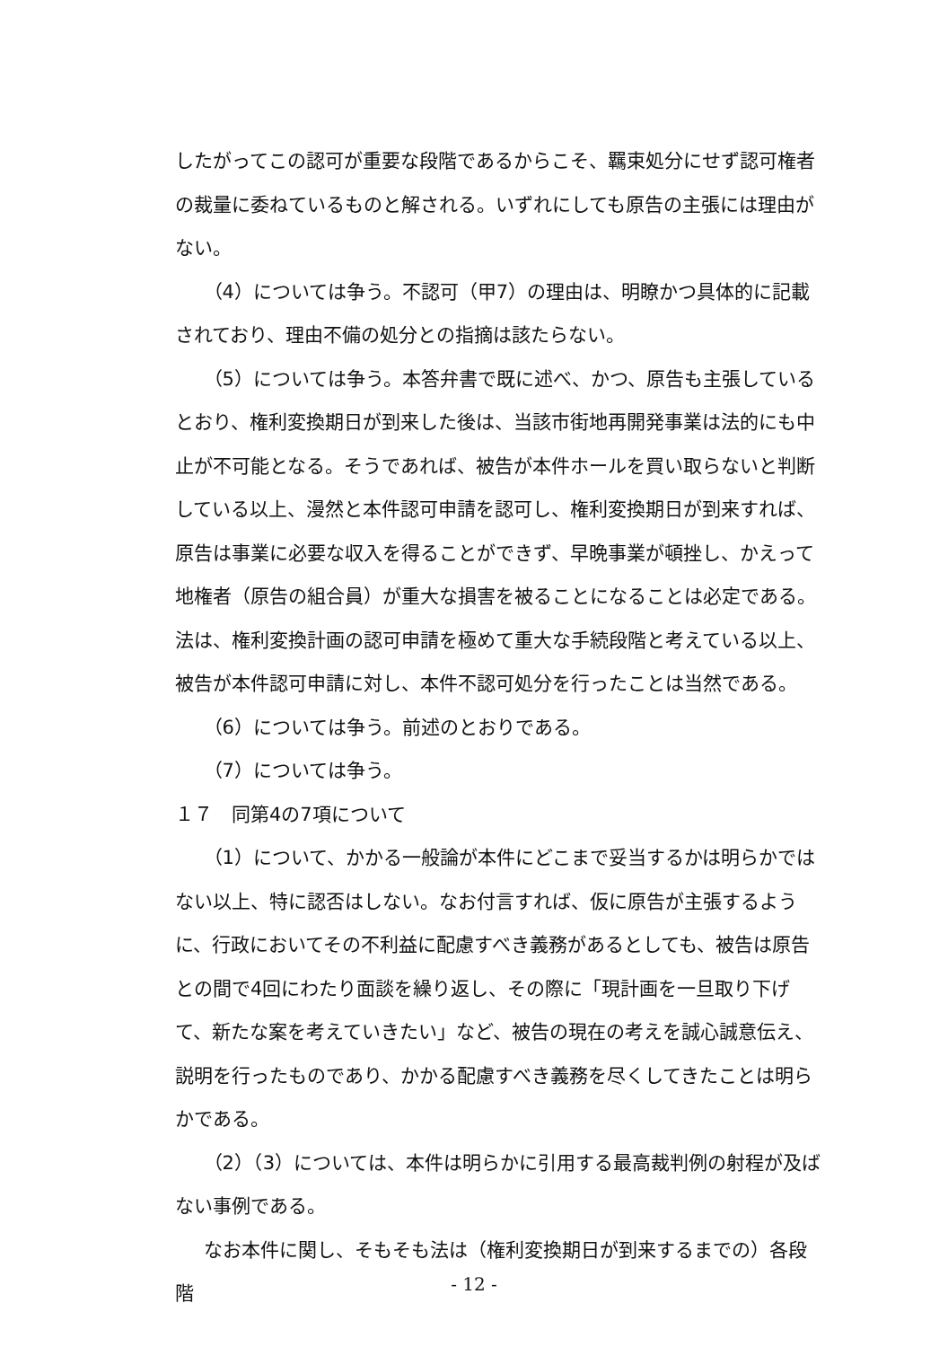したがってこの認可が重要な段階であるからこそ、羈束処分にせず認可権者の裁量に委ねているものと解される。いずれにしても原告の主張には理由がない。
（4）については争う。不認可（甲7）の理由は、明瞭かつ具体的に記載されており、理由不備の処分との指摘は該たらない。
（5）については争う。本答弁書で既に述べ、かつ、原告も主張しているとおり、権利変換期日が到来した後は、当該市街地再開発事業は法的にも中止が不可能となる。そうであれば、被告が本件ホールを買い取らないと判断している以上、漫然と本件認可申請を認可し、権利変換期日が到来すれば、原告は事業に必要な収入を得ることができず、早晩事業が頓挫し、かえって地権者（原告の組合員）が重大な損害を被ることになることは必定である。法は、権利変換計画の認可申請を極めて重大な手続段階と考えている以上、被告が本件認可申請に対し、本件不認可処分を行ったことは当然である。
（6）については争う。前述のとおりである。
（7）については争う。
１７　同第4の7項について
（1）について、かかる一般論が本件にどこまで妥当するかは明らかではない以上、特に認否はしない。なお付言すれば、仮に原告が主張するように、行政においてその不利益に配慮すべき義務があるとしても、被告は原告との間で4回にわたり面談を繰り返し、その際に「現計画を一旦取り下げて、新たな案を考えていきたい」など、被告の現在の考えを誠心誠意伝え、説明を行ったものであり、かかる配慮すべき義務を尽くしてきたことは明らかである。
（2）（3）については、本件は明らかに引用する最高裁判例の射程が及ばない事例である。
なお本件に関し、そもそも法は（権利変換期日が到来するまでの）各段階
- 12 -